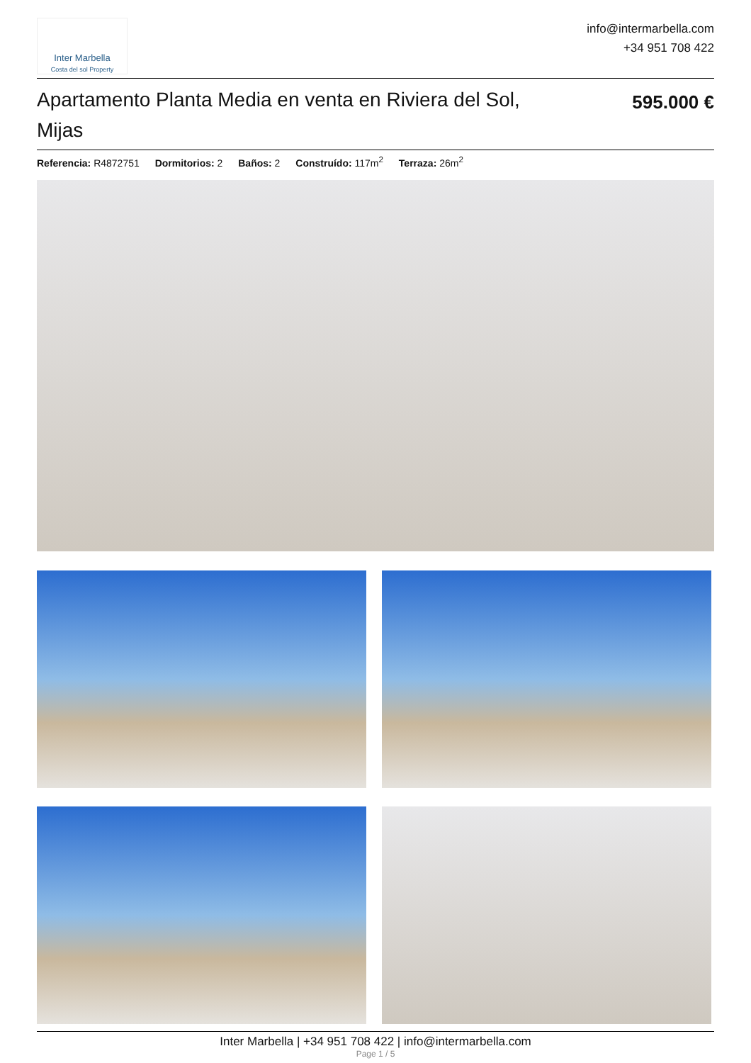Inter Marbella
Costa del sol Property
info@intermarbella.com
+34 951 708 422
Apartamento Planta Media en venta en Riviera del Sol, Mijas
595.000 €
Referencia: R4872751 Dormitorios: 2 Baños: 2 Construído: 117m<sup>2</sup> Terraza: 26m<sup>2</sup>
Inter Marbella | +34 951 708 422 | info@intermarbella.com
Page 1 / 5